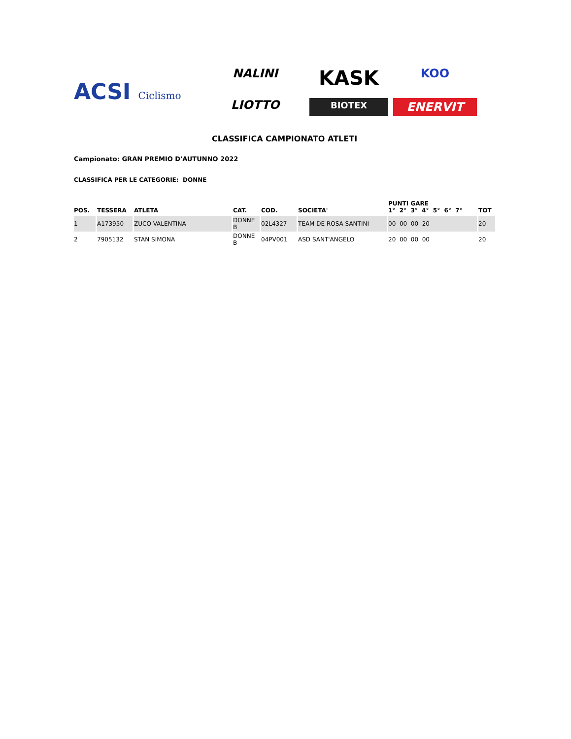ACSI Ciclismo
NALINI
KASK
KOO
LIOTTO
BIOTEX
ENERVIT
CLASSIFICA CAMPIONATO ATLETI
Campionato: GRAN PREMIO D'AUTUNNO 2022
CLASSIFICA PER LE CATEGORIE: DONNE
| POS. | TESSERA | ATLETA | CAT. | COD. | SOCIETA' | PUNTI GARE 1° 2° 3° 4° 5° 6° 7° | TOT |
| --- | --- | --- | --- | --- | --- | --- | --- |
| 1 | A173950 | ZUCO VALENTINA | DONNE B | 02L4327 | TEAM DE ROSA SANTINI | 00 00 00 20 | 20 |
| 2 | 7905132 | STAN SIMONA | DONNE B | 04PV001 | ASD SANT'ANGELO | 20 00 00 00 | 20 |